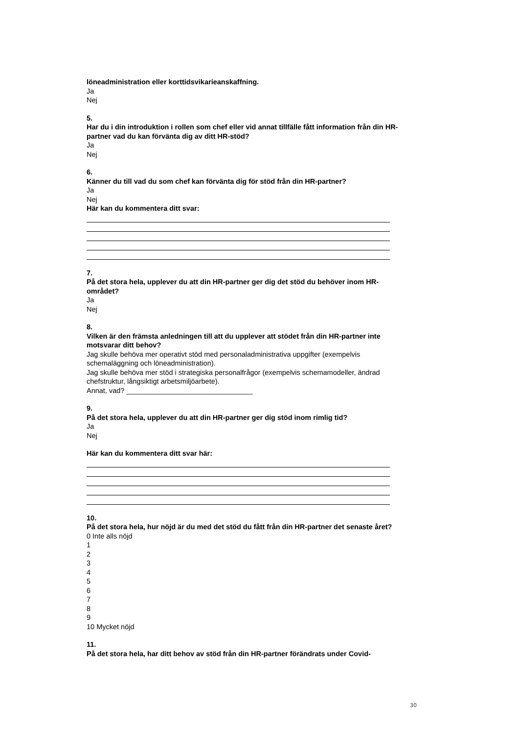löneadministration eller korttidsvikarieanskaffning.
Ja
Nej
5.
Har du i din introduktion i rollen som chef eller vid annat tillfälle fått information från din HR-partner vad du kan förvänta dig av ditt HR-stöd?
Ja
Nej
6.
Känner du till vad du som chef kan förvänta dig för stöd från din HR-partner?
Ja
Nej
Här kan du kommentera ditt svar:
7.
På det stora hela, upplever du att din HR-partner ger dig det stöd du behöver inom HR-området?
Ja
Nej
8.
Vilken är den främsta anledningen till att du upplever att stödet från din HR-partner inte motsvarar ditt behov?
Jag skulle behöva mer operativt stöd med personaladministrativa uppgifter (exempelvis schemaläggning och löneadministration).
Jag skulle behöva mer stöd i strategiska personalfrågor (exempelvis schemamodeller, ändrad chefstruktur, långsiktigt arbetsmiljöarbete).
Annat, vad? ________________________________
9.
På det stora hela, upplever du att din HR-partner ger dig stöd inom rimlig tid?
Ja
Nej
Här kan du kommentera ditt svar här:
10.
På det stora hela, hur nöjd är du med det stöd du fått från din HR-partner det senaste året?
0 Inte alls nöjd
1
2
3
4
5
6
7
8
9
10 Mycket nöjd
11.
På det stora hela, har ditt behov av stöd från din HR-partner förändrats under Covid-
30